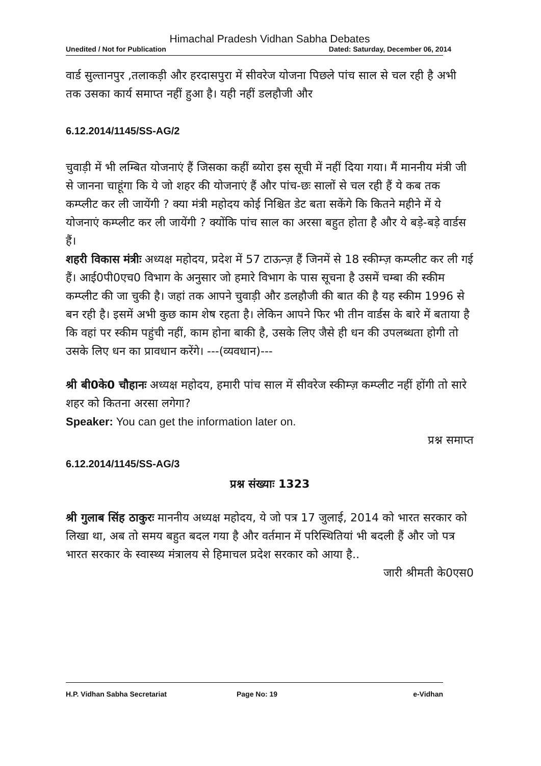Himachal Pradesh Vidhan Sabha Debates
Unedited / Not for Publication Dated: Saturday, December 06, 2014
वार्ड सुल्तानपुर ,तलाकड़ी और हरदासपुरा में सीवरेज योजना पिछले पांच साल से चल रही है अभी तक उसका कार्य समाप्त नहीं हुआ है। यही नहीं डलहौजी और
6.12.2014/1145/SS-AG/2
चुवाड़ी में भी लम्बित योजनाएं हैं जिसका कहीं ब्योरा इस सूची में नहीं दिया गया। मैं माननीय मंत्री जी से जानना चाहूंगा कि ये जो शहर की योजनाएं हैं और पांच-छः सालों से चल रही हैं ये कब तक कम्प्लीट कर ली जायेंगी ? क्या मंत्री महोदय कोई निश्चित डेट बता सकेंगे कि कितने महीने में ये योजनाएं कम्प्लीट कर ली जायेंगी ? क्योंकि पांच साल का अरसा बहुत होता है और ये बड़े-बड़े वार्डस हैं।
शहरी विकास मंत्रीः अध्यक्ष महोदय, प्रदेश में 57 टाऊन्ज़ हैं जिनमें से 18 स्कीम्ज़ कम्प्लीट कर ली गई हैं। आई0पी0एच0 विभाग के अनुसार जो हमारे विभाग के पास सूचना है उसमें चम्बा की स्कीम कम्प्लीट की जा चुकी है। जहां तक आपने चुवाड़ी और डलहौजी की बात की है यह स्कीम 1996 से बन रही है। इसमें अभी कुछ काम शेष रहता है। लेकिन आपने फिर भी तीन वार्डस के बारे में बताया है कि वहां पर स्कीम पहुंची नहीं, काम होना बाकी है, उसके लिए जैसे ही धन की उपलब्धता होगी तो उसके लिए धन का प्रावधान करेंगे। ---(व्यवधान)---
श्री बी0के0 चौहानः अध्यक्ष महोदय, हमारी पांच साल में सीवरेज स्कीम्ज़ कम्प्लीट नहीं होंगी तो सारे शहर को कितना अरसा लगेगा?
Speaker: You can get the information later on.
प्रश्न समाप्त
6.12.2014/1145/SS-AG/3
प्रश्न संख्याः 1323
श्री गुलाब सिंह ठाकुरः माननीय अध्यक्ष महोदय, ये जो पत्र 17 जुलाई, 2014 को भारत सरकार को लिखा था, अब तो समय बहुत बदल गया है और वर्तमान में परिस्थितियां भी बदली हैं और जो पत्र भारत सरकार के स्वास्थ्य मंत्रालय से हिमाचल प्रदेश सरकार को आया है..
जारी श्रीमती के0एस0
H.P. Vidhan Sabha Secretariat Page No: 19 e-Vidhan